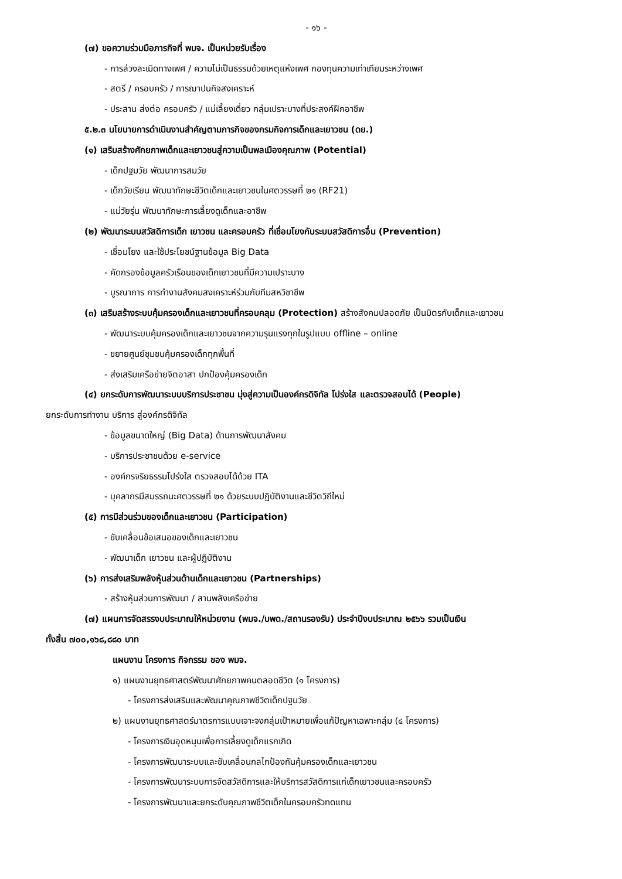- ๑๖ -
(๗) ขอความร่วมมือภารกิจที่ พมจ. เป็นหน่วยรับเรื่อง
- การล่วงละเมิดทางเพศ / ความไม่เป็นธรรมด้วยเหตุแห่งเพศ กองทุนความเท่าเทียมระหว่างเพศ
- สตรี / ครอบครัว / การฌาปนกิจสงเคราะห์
- ประสาน ส่งต่อ ครอบครัว / แม่เลี้ยงเดี่ยว กลุ่มเปราะบางที่ประสงค์ฝึกอาชีพ
๕.๒.๓ นโยบายการดำเนินงานสำคัญตามภารกิจของกรมกิจการเด็กและเยาวชน (ดย.)
(๑) เสริมสร้างศักยภาพเด็กและเยาวชนสู่ความเป็นพลเมืองคุณภาพ (Potential)
- เด็กปฐมวัย พัฒนาการสมวัย
- เด็กวัยเรียน พัฒนาทักษะชีวิตเด็กและเยาวชนในศตวรรษที่ ๒๑ (RF21)
- แม่วัยรุ่น พัฒนาทักษะการเลี้ยงดูเด็กและอาชีพ
(๒) พัฒนาระบบสวัสดิการเด็ก เยาวชน และครอบครัว ที่เชื่อมโยงกับระบบสวัสดิการอื่น (Prevention)
- เชื่อมโยง และใช้ประโยชน์ฐานข้อมูล Big Data
- คัดกรองข้อมูลครัวเรือนของเด็กเยาวชนที่มีความเปราะบาง
- บูรณาการ การทำงานสังคมสงเคราะห์ร่วมกับทีมสหวิชาชีพ
(๓) เสริมสร้างระบบคุ้มครองเด็กและเยาวชนที่ครอบคลุม (Protection) สร้างสังคมปลอดภัย เป็นมิตรกับเด็กและเยาวชน
- พัฒนาระบบคุ้มครองเด็กและเยาวชนจากความรุนแรงทุกในรูปแบบ offline – online
- ขยายศูนย์ชุมชนคุ้มครองเด็กทุกพื้นที่
- ส่งเสริมเครือข่ายจิตอาสา ปกป้องคุ้มครองเด็ก
(๔) ยกระดับการพัฒนาระบบบริการประชาชน มุ่งสู่ความเป็นองค์กรดิจิทัล โปร่งใส และตรวจสอบได้ (People)
ยกระดับการทำงาน บริการ สู่องค์กรดิจิทัล
- ข้อมูลขนาดใหญ่ (Big Data) ด้านการพัฒนาสังคม
- บริการประชาชนด้วย e-service
- องค์กรจริยธรรมโปร่งใส ตรวจสอบได้ด้วย ITA
- บุคลากรมีสมรรถนะศตวรรษที่ ๒๑ ด้วยระบบปฏิบัติงานและชีวิตวิถีใหม่
(๕) การมีส่วนร่วมของเด็กและเยาวชน (Participation)
- ขับเคลื่อนข้อเสนอของเด็กและเยาวชน
- พัฒนาเด็ก เยาวชน และผู้ปฏิบัติงาน
(๖) การส่งเสริมพลังหุ้นส่วนด้านเด็กและเยาวชน (Partnerships)
- สร้างหุ้นส่วนการพัฒนา / สานพลังเครือข่าย
(๗) แผนการจัดสรรงบประมาณให้หน่วยงาน (พมจ./บพด./สถานรองรับ) ประจำปีงบประมาณ ๒๕๖๖ รวมเป็นเงิน
ทั้งสิ้น ๗๐๐,๑๖๘,๘๘๐ บาท
แผนงาน โครงการ กิจกรรม ของ พมจ.
๑) แผนงานยุทธศาสตร์พัฒนาศักยภาพคนตลอดชีวิต (๑ โครงการ)
- โครงการส่งเสริมและพัฒนาคุณภาพชีวิตเด็กปฐมวัย
๒) แผนงานยุทธศาสตร์มาตรการแบบเจาะจงกลุ่มเป้าหมายเพื่อแก้ปัญหาเฉพาะกลุ่ม (๔ โครงการ)
- โครงการเงินอุดหนุนเพื่อการเลี้ยงดูเด็กแรกเกิด
- โครงการพัฒนาระบบและขับเคลื่อนกลไกป้องกันคุ้มครองเด็กและเยาวชน
- โครงการพัฒนาระบบการจัดสวัสดิการและให้บริการสวัสดิการแก่เด็กเยาวชนและครอบครัว
- โครงการพัฒนาและยกระดับคุณภาพชีวิตเด็กในครอบครัวทดแทน